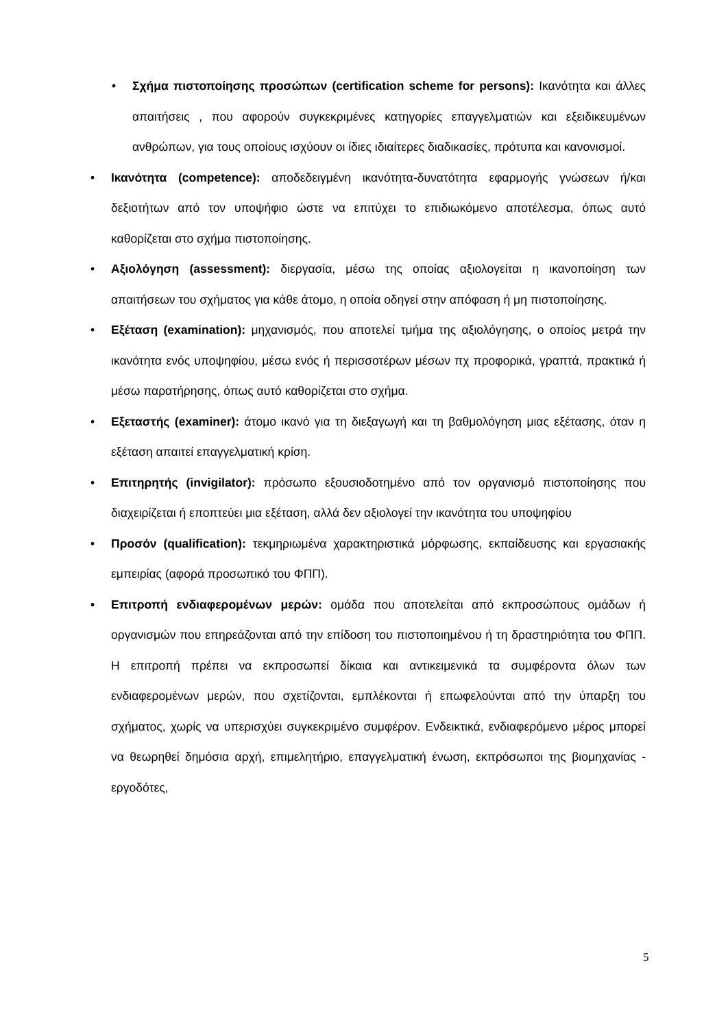• Σχήμα πιστοποίησης προσώπων (certification scheme for persons): Ικανότητα και άλλες απαιτήσεις , που αφορούν συγκεκριμένες κατηγορίες επαγγελματιών και εξειδικευμένων ανθρώπων, για τους οποίους ισχύουν οι ίδιες ιδιαίτερες διαδικασίες, πρότυπα και κανονισμοί.
• Ικανότητα (competence): αποδεδειγμένη ικανότητα-δυνατότητα εφαρμογής γνώσεων ή/και δεξιοτήτων από τον υποψήφιο ώστε να επιτύχει το επιδιωκόμενο αποτέλεσμα, όπως αυτό καθορίζεται στο σχήμα πιστοποίησης.
• Αξιολόγηση (assessment): διεργασία, μέσω της οποίας αξιολογείται η ικανοποίηση των απαιτήσεων του σχήματος για κάθε άτομο, η οποία οδηγεί στην απόφαση ή μη πιστοποίησης.
• Εξέταση (examination): μηχανισμός, που αποτελεί τμήμα της αξιολόγησης, ο οποίος μετρά την ικανότητα ενός υποψηφίου, μέσω ενός ή περισσοτέρων μέσων πχ προφορικά, γραπτά, πρακτικά ή μέσω παρατήρησης, όπως αυτό καθορίζεται στο σχήμα.
• Εξεταστής (examiner): άτομο ικανό για τη διεξαγωγή και τη βαθμολόγηση μιας εξέτασης, όταν η εξέταση απαιτεί επαγγελματική κρίση.
• Επιτηρητής (invigilator): πρόσωπο εξουσιοδοτημένο από τον οργανισμό πιστοποίησης που διαχειρίζεται ή εποπτεύει μια εξέταση, αλλά δεν αξιολογεί την ικανότητα του υποψηφίου
• Προσόν (qualification): τεκμηριωμένα χαρακτηριστικά μόρφωσης, εκπαίδευσης και εργασιακής εμπειρίας (αφορά προσωπικό του ΦΠΠ).
• Επιτροπή ενδιαφερομένων μερών: ομάδα που αποτελείται από εκπροσώπους ομάδων ή οργανισμών που επηρεάζονται από την επίδοση του πιστοποιημένου ή τη δραστηριότητα του ΦΠΠ. Η επιτροπή πρέπει να εκπροσωπεί δίκαια και αντικειμενικά τα συμφέροντα όλων των ενδιαφερομένων μερών, που σχετίζονται, εμπλέκονται ή επωφελούνται από την ύπαρξη του σχήματος, χωρίς να υπερισχύει συγκεκριμένο συμφέρον. Ενδεικτικά, ενδιαφερόμενο μέρος μπορεί να θεωρηθεί δημόσια αρχή, επιμελητήριο, επαγγελματική ένωση, εκπρόσωποι της βιομηχανίας - εργοδότες,
5